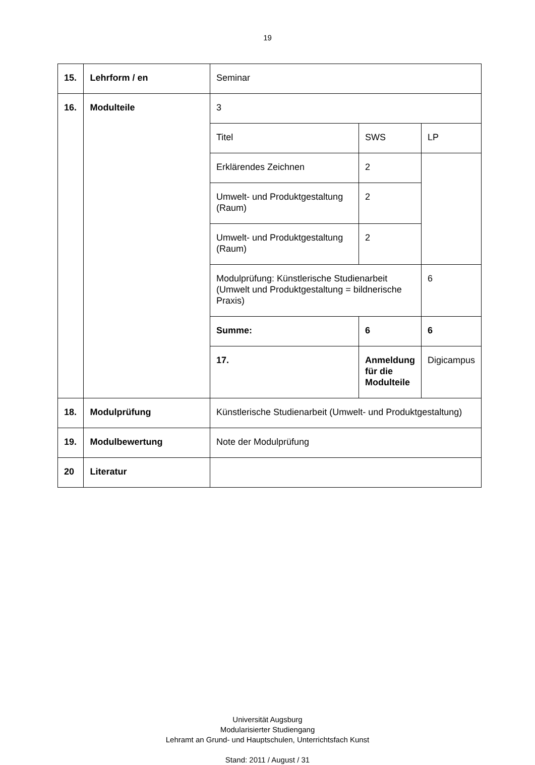19
| 15. | Lehrform / en | Seminar | | |
| 16. | Modulteile | 3 | | |
| | | Titel | SWS | LP |
| | | Erklärendes Zeichnen | 2 | |
| | | Umwelt- und Produktgestaltung (Raum) | 2 | |
| | | Umwelt- und Produktgestaltung (Raum) | 2 | |
| | | Modulprüfung: Künstlerische Studienarbeit (Umwelt und Produktgestaltung = bildnerische Praxis) | | 6 |
| | | Summe: | 6 | 6 |
| | | 17. | Anmeldung für die Modulteile | Digicampus |
| 18. | Modulprüfung | Künstlerische Studienarbeit (Umwelt- und Produktgestaltung) | | |
| 19. | Modulbewertung | Note der Modulprüfung | | |
| 20 | Literatur | | | |
Universität Augsburg
Modularisierter Studiengang
Lehramt an Grund- und Hauptschulen, Unterrichtsfach Kunst
Stand: 2011 / August / 31